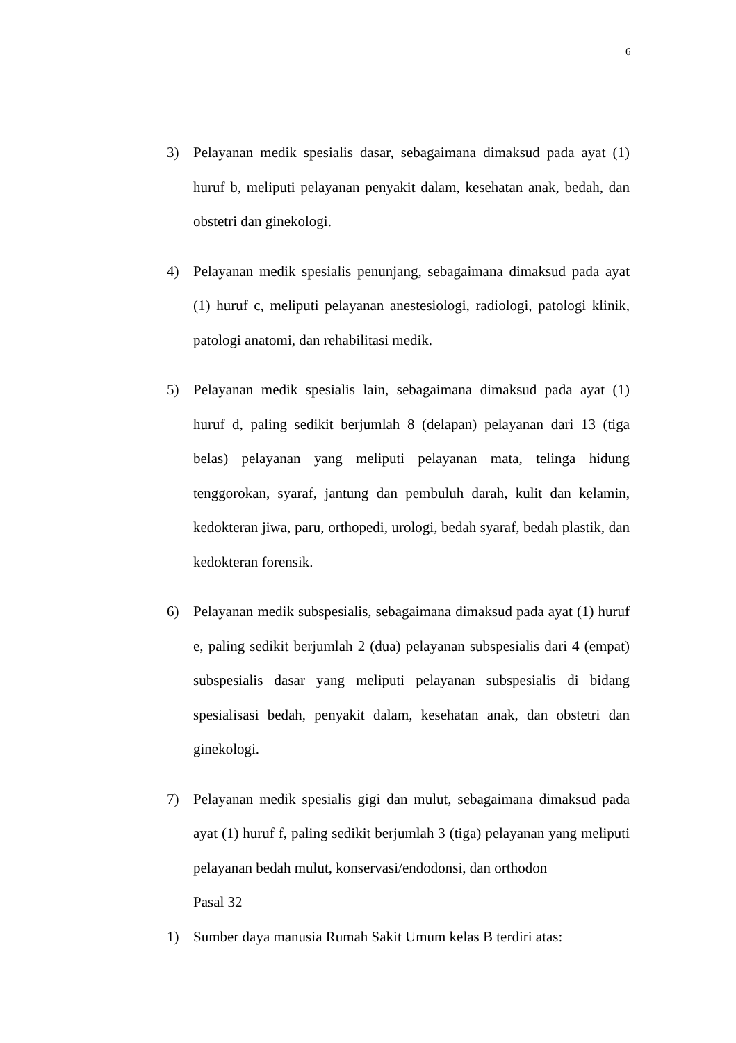6
3) Pelayanan medik spesialis dasar, sebagaimana dimaksud pada ayat (1) huruf b, meliputi pelayanan penyakit dalam, kesehatan anak, bedah, dan obstetri dan ginekologi.
4) Pelayanan medik spesialis penunjang, sebagaimana dimaksud pada ayat (1) huruf c, meliputi pelayanan anestesiologi, radiologi, patologi klinik, patologi anatomi, dan rehabilitasi medik.
5) Pelayanan medik spesialis lain, sebagaimana dimaksud pada ayat (1) huruf d, paling sedikit berjumlah 8 (delapan) pelayanan dari 13 (tiga belas) pelayanan yang meliputi pelayanan mata, telinga hidung tenggorokan, syaraf, jantung dan pembuluh darah, kulit dan kelamin, kedokteran jiwa, paru, orthopedi, urologi, bedah syaraf, bedah plastik, dan kedokteran forensik.
6) Pelayanan medik subspesialis, sebagaimana dimaksud pada ayat (1) huruf e, paling sedikit berjumlah 2 (dua) pelayanan subspesialis dari 4 (empat) subspesialis dasar yang meliputi pelayanan subspesialis di bidang spesialisasi bedah, penyakit dalam, kesehatan anak, dan obstetri dan ginekologi.
7) Pelayanan medik spesialis gigi dan mulut, sebagaimana dimaksud pada ayat (1) huruf f, paling sedikit berjumlah 3 (tiga) pelayanan yang meliputi pelayanan bedah mulut, konservasi/endodonsi, dan orthodon
Pasal 32
1) Sumber daya manusia Rumah Sakit Umum kelas B terdiri atas: